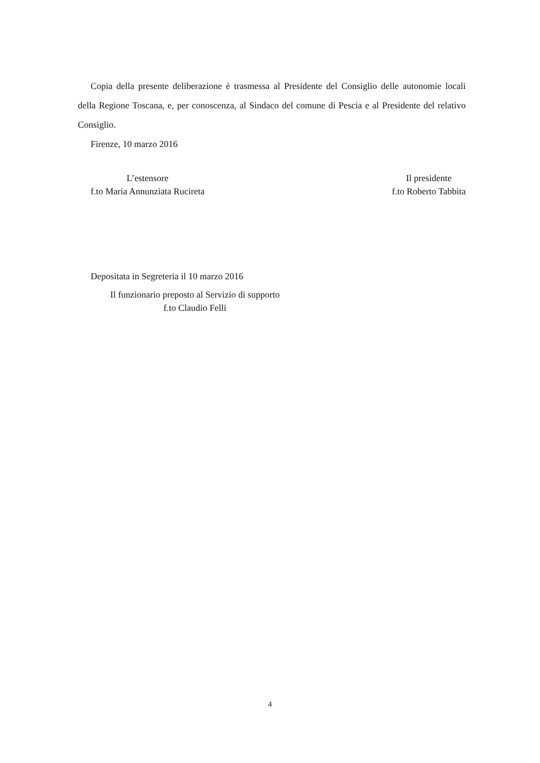Copia della presente deliberazione è trasmessa al Presidente del Consiglio delle autonomie locali della Regione Toscana, e, per conoscenza, al Sindaco del comune di Pescia e al Presidente del relativo Consiglio.
Firenze, 10 marzo 2016
L’estensore
f.to Maria Annunziata Rucireta
Il presidente
f.to Roberto Tabbita
Depositata in Segreteria il 10 marzo 2016
Il funzionario preposto al Servizio di supporto
f.to Claudio Felli
4